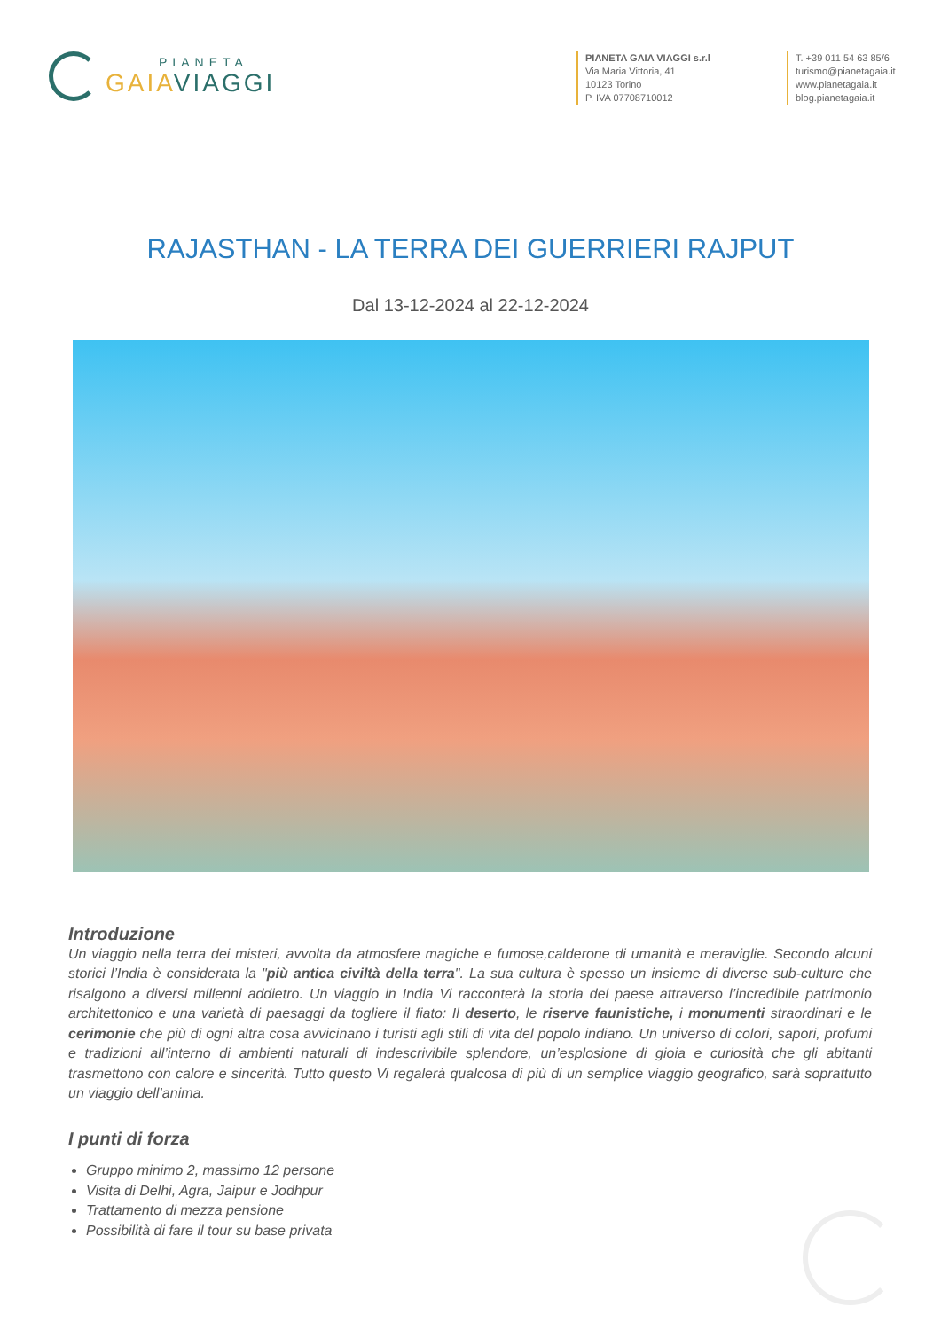PIANETA
GAIA VIAGGI
PIANETA GAIA VIAGGI s.r.l
Via Maria Vittoria, 41
10123 Torino
P. IVA 07708710012
T. +39 011 54 63 85/6
turismo@pianetagaia.it
www.pianetagaia.it
blog.pianetagaia.it
RAJASTHAN - LA TERRA DEI GUERRIERI RAJPUT
Dal 13-12-2024 al 22-12-2024
Introduzione
Un viaggio nella terra dei misteri, avvolta da atmosfere magiche e fumose,calderone di umanità e meraviglie. Secondo alcuni storici l’India è considerata la "più antica civiltà della terra". La sua cultura è spesso un insieme di diverse sub-culture che risalgono a diversi millenni addietro. Un viaggio in India Vi racconterà la storia del paese attraverso l’incredibile patrimonio architettonico e una varietà di paesaggi da togliere il fiato: Il deserto, le riserve faunistiche, i monumenti straordinari e le cerimonie che più di ogni altra cosa avvicinano i turisti agli stili di vita del popolo indiano. Un universo di colori, sapori, profumi e tradizioni all’interno di ambienti naturali di indescrivibile splendore, un’esplosione di gioia e curiosità che gli abitanti trasmettono con calore e sincerità. Tutto questo Vi regalerà qualcosa di più di un semplice viaggio geografico, sarà soprattutto un viaggio dell’anima.
I punti di forza
Gruppo minimo 2, massimo 12 persone
Visita di Delhi, Agra, Jaipur e Jodhpur
Trattamento di mezza pensione
Possibilità di fare il tour su base privata